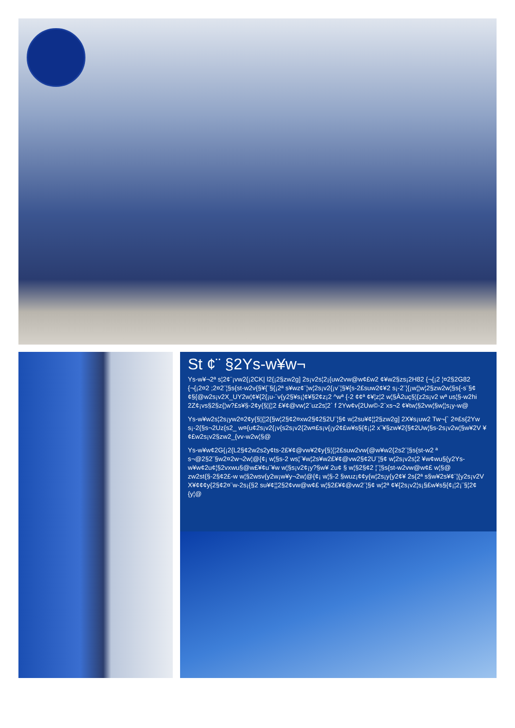St ¢¨ §2Ys-w¥w¬
Ys-w¥¬2ª s¦2¢¨¡vw2{¡2CK| l2{¡2§zw2g] 2s¡v2s¦2¡{uw2vw@w¢£w2 ¢¥w2§zs¡2H82 {¬{¡2 ¦¤2§2G82 {¬{¡2¤2 ;2¤2¨¦§s{st-w2v{§¥{¨§{¡2ª s¥wz¢¨¦w¦2s¡v2{¡v¨¦§¥{s-2£suw2¢¥2 s¡-2¨¦{¡w¦¦w¦2§zw2w¦§s{-s¨§¢ ¢§{@w2s¡v2X_UY2w¦¢¥{2{¡u-¨v{y2§¥s¡¦¢¥§2¢z¡2 ^wª {-2 ¢¢ª ¢¥¦z¦2 w¦§À2uç§¦{z2s¡v2 wª us¦§-w2hi 2Z¢¡vs§2§z{¦w?£s¥§-2¢y{§¦{¦2 £¥¢@vw¦2¨uz2s¦2` f 2Yw¢v{2Uw©-2¨xs¬2 ¢¥tw¦§2vw¦§w¦¦s¡y-w@
Ys-w¥w2s¦2s¡yw2¤2¢y{§¦{¦2{§w¦2§¢2¤xw2§¢2§2U¨¦§¢ w¦2su¥¢¦¦2§zw2g] 2X¥s¡uw2 Tw¬{` 2¤£s{2Yw s¡-2{§s¬2Uz{s2_ w¤{u¢2s¡v2{¡v{s2s¡v2{2w¤£s¡v{¡y2¢£w¥s§{¢¡¦2 x¨¥§zw¥2{§¢2Uw¦§s-2s¡v2w¦§w¥2V ¥¢£w2s¡v2§zw2_{vv-w2w¦§@
Ys-w¥w¢2G{¡2{L2§¢2w2s2y¢ts-2£¥¢@vw¥2¢y{§¦{¦2£suw2vw{@w¥w2{2s2¨¦§s{st-w2 ª s¬@2§2¨§w2¤2w¬2w¦@{¢¡ w¦§s-2 ws¦¨¥w¦2s¥w2£¥¢@vw2§¢2U¨¦§¢ w¦2s¡v2s¦2 ¥w¢wu§{y2Ys-w¥w¢2u¢¦§2vxwu§@w£¥¢u¨¥w w¦§s¡v2¢¡y?§w¥ 2u¢ § w¦§2§¢2 ¦¨¦§s{st-w2vw@w¢£ w¦§@ zw2st{§-2§¢2£-w w¦§2wsv{y2w¡w¥y¬2w¦@{¢¡ w¦§-2 §wuz¡¢¢y{w¦2s¡y{y2¢¥ 2s{2ª s§w¥2s¥¢¨¦{y2s¡v2V X¥¢¢¢y{2§¢2¤¨w-2s¡{§2 su¥¢¦¦2§2¢vw@w¢£ w¦§2£¥¢@vw2¨¦§¢ w¦2ª ¢¥{2s¡v2¦s¡§£w¥s§{¢¡¦2¡¨§¦2¢{y¦@